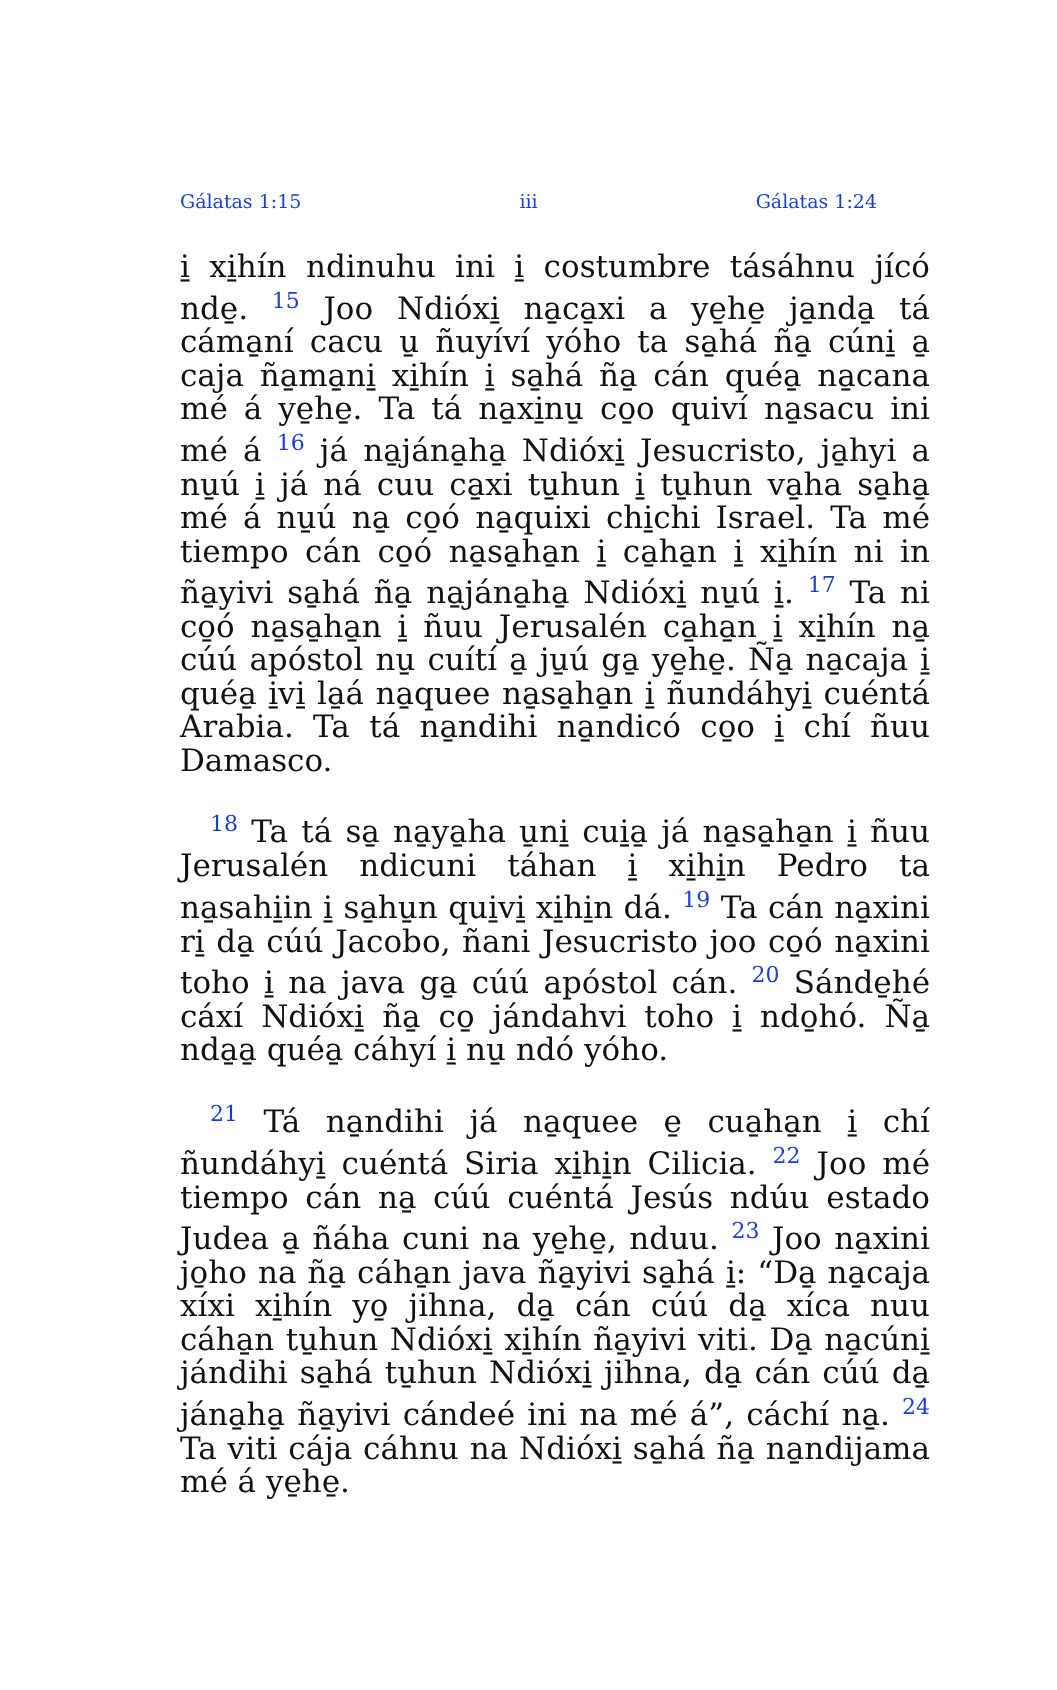Gálatas 1:15 iii Gálatas 1:24
i̱ xi̱hín ndinuhu ini i̱ costumbre tásáhnu jícó nde̱. <sup>15</sup> Joo Ndióxi̱ na̱ca̱xi a ye̱he̱ ja̱nda̱ tá cáma̱ní cacu u̱ ñuyíví yóho ta sa̱há ña̱ cúni̱ a̱ caja ña̱ma̱ni̱ xi̱hín i̱ sa̱há ña̱ cán quéa̱ na̱cana mé á ye̱he̱. Ta tá na̱xi̱nu̱ co̱o quiví na̱sacu ini mé á <sup>16</sup> já na̱jána̱ha̱ Ndióxi̱ Jesucristo, ja̱hyi a nu̱ú i̱ já ná cuu ca̱xi tu̱hun i̱ tu̱hun va̱ha sa̱ha̱ mé á nu̱ú na̱ co̱ó na̱quixi chi̱chi Israel. Ta mé tiempo cán co̱ó na̱sa̱ha̱n i̱ ca̱ha̱n i̱ xi̱hín ni in ña̱yivi sa̱há ña̱ na̱jána̱ha̱ Ndióxi̱ nu̱ú i̱. <sup>17</sup> Ta ni co̱ó na̱sa̱ha̱n i̱ ñuu Jerusalén ca̱ha̱n i̱ xi̱hín na̱ cúú apóstol nu̱ cuítí a̱ ju̱ú ga̱ ye̱he̱. Ña̱ na̱caja i̱ quéa̱ i̱vi̱ la̱á na̱quee na̱sa̱ha̱n i̱ ñundáhyi̱ cuéntá Arabia. Ta tá na̱ndihi na̱ndicó co̱o i̱ chí ñuu Damasco.
<sup>18</sup> Ta tá sa̱ na̱ya̱ha u̱ni̱ cui̱a̱ já na̱sa̱ha̱n i̱ ñuu Jerusalén ndicuni táhan i̱ xi̱hi̱n Pedro ta na̱sahi̱in i̱ sa̱hu̱n qui̱vi̱ xi̱hi̱n dá. <sup>19</sup> Ta cán na̱xini ri̱ da̱ cúú Jacobo, ñani Jesucristo joo co̱ó na̱xini toho i̱ na java ga̱ cúú apóstol cán. <sup>20</sup> Sánde̱hé cáxí Ndióxi̱ ña̱ co̱ jándahvi toho i̱ ndo̱hó. Ña̱ nda̱a̱ quéa̱ cáhyí i̱ nu̱ ndó yóho.
<sup>21</sup> Tá na̱ndihi já na̱quee e̱ cua̱ha̱n i̱ chí ñundáhyi̱ cuéntá Siria xi̱hi̱n Cilicia. <sup>22</sup> Joo mé tiempo cán na̱ cúú cuéntá Jesús ndúu estado Judea a̱ ñáha cuni na ye̱he̱, nduu. <sup>23</sup> Joo na̱xini jo̱ho na ña̱ cáha̱n java ña̱yivi sa̱há i̱: “Da̱ na̱caja xíxi xi̱hín yo̱ jihna, da̱ cán cúú da̱ xíca nuu cáha̱n tu̱hun Ndióxi̱ xi̱hín ña̱yivi viti. Da̱ na̱cúni̱ jándihi sa̱há tu̱hun Ndióxi̱ jihna, da̱ cán cúú da̱ jána̱ha̱ ña̱yivi cándeé ini na mé á”, cáchí na̱. <sup>24</sup> Ta viti cája cáhnu na Ndióxi̱ sa̱há ña̱ na̱ndijama mé á ye̱he̱.